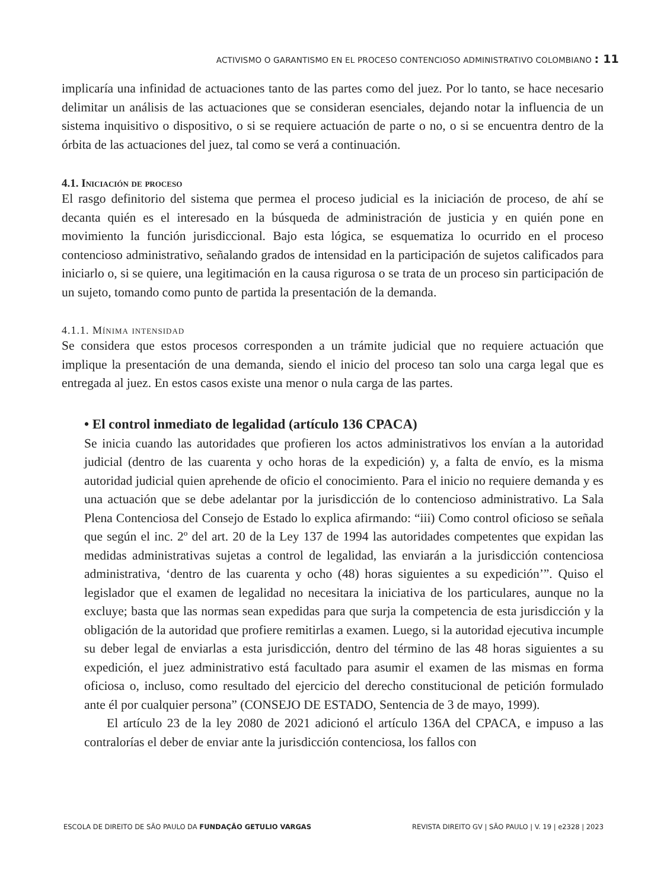ACTIVISMO O GARANTISMO EN EL PROCESO CONTENCIOSO ADMINISTRATIVO COLOMBIANO : 11
implicaría una infinidad de actuaciones tanto de las partes como del juez. Por lo tanto, se hace necesario delimitar un análisis de las actuaciones que se consideran esenciales, dejando notar la influencia de un sistema inquisitivo o dispositivo, o si se requiere actuación de parte o no, o si se encuentra dentro de la órbita de las actuaciones del juez, tal como se verá a continuación.
4.1. Iniciación de proceso
El rasgo definitorio del sistema que permea el proceso judicial es la iniciación de proceso, de ahí se decanta quién es el interesado en la búsqueda de administración de justicia y en quién pone en movimiento la función jurisdiccional. Bajo esta lógica, se esquematiza lo ocurrido en el proceso contencioso administrativo, señalando grados de intensidad en la participación de sujetos calificados para iniciarlo o, si se quiere, una legitimación en la causa rigurosa o se trata de un proceso sin participación de un sujeto, tomando como punto de partida la presentación de la demanda.
4.1.1. Mínima intensidad
Se considera que estos procesos corresponden a un trámite judicial que no requiere actuación que implique la presentación de una demanda, siendo el inicio del proceso tan solo una carga legal que es entregada al juez. En estos casos existe una menor o nula carga de las partes.
• El control inmediato de legalidad (artículo 136 CPACA)
Se inicia cuando las autoridades que profieren los actos administrativos los envían a la autoridad judicial (dentro de las cuarenta y ocho horas de la expedición) y, a falta de envío, es la misma autoridad judicial quien aprehende de oficio el conocimiento. Para el inicio no requiere demanda y es una actuación que se debe adelantar por la jurisdicción de lo contencioso administrativo. La Sala Plena Contenciosa del Consejo de Estado lo explica afirmando: “iii) Como control oficioso se señala que según el inc. 2º del art. 20 de la Ley 137 de 1994 las autoridades competentes que expidan las medidas administrativas sujetas a control de legalidad, las enviarán a la jurisdicción contenciosa administrativa, ‘dentro de las cuarenta y ocho (48) horas siguientes a su expedición’”. Quiso el legislador que el examen de legalidad no necesitara la iniciativa de los particulares, aunque no la excluye; basta que las normas sean expedidas para que surja la competencia de esta jurisdicción y la obligación de la autoridad que profiere remitirlas a examen. Luego, si la autoridad ejecutiva incumple su deber legal de enviarlas a esta jurisdicción, dentro del término de las 48 horas siguientes a su expedición, el juez administrativo está facultado para asumir el examen de las mismas en forma oficiosa o, incluso, como resultado del ejercicio del derecho constitucional de petición formulado ante él por cualquier persona” (CONSEJO DE ESTADO, Sentencia de 3 de mayo, 1999).
El artículo 23 de la ley 2080 de 2021 adicionó el artículo 136A del CPACA, e impuso a las contralorías el deber de enviar ante la jurisdicción contenciosa, los fallos con
ESCOLA DE DIREITO DE SÃO PAULO DA FUNDAÇÃO GETULIO VARGAS REVISTA DIREITO GV | SÃO PAULO | V. 19 | e2328 | 2023